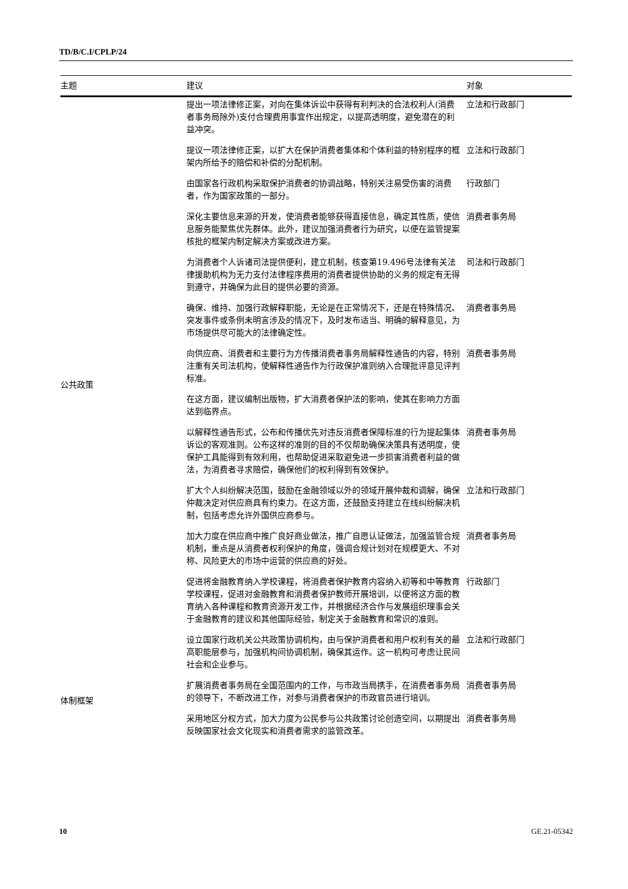TD/B/C.I/CPLP/24
| 主题 | 建议 | 对象 |
| --- | --- | --- |
| 公共政策 | 提出一项法律修正案，对向在集体诉讼中获得有利判决的合法权利人(消费者事务局除外)支付合理费用事宜作出规定，以提高透明度，避免潜在的利益冲突。 | 立法和行政部门 |
| | 提议一项法律修正案，以扩大在保护消费者集体和个体利益的特别程序的框架内所给予的赔偿和补偿的分配机制。 | 立法和行政部门 |
| | 由国家各行政机构采取保护消费者的协调战略，特别关注易受伤害的消费者，作为国家政策的一部分。 | 行政部门 |
| | 深化主要信息来源的开发，使消费者能够获得直接信息，确定其性质，使信息服务能聚焦优先群体。此外，建议加强消费者行为研究，以便在监管提案核批的框架内制定解决方案或改进方案。 | 消费者事务局 |
| | 为消费者个人诉诸司法提供便利，建立机制，核查第19.496号法律有关法律援助机构为无力支付法律程序费用的消费者提供协助的义务的规定有无得到遵守，并确保为此目的提供必要的资源。 | 司法和行政部门 |
| | 确保、维持、加强行政解释职能，无论是在正常情况下，还是在特殊情况、突发事件或条例未明言涉及的情况下，及时发布适当、明确的解释意见，为市场提供尽可能大的法律确定性。 | 消费者事务局 |
| | 向供应商、消费者和主要行为方传播消费者事务局解释性通告的内容，特别注重有关司法机构，使解释性通告作为行政保护准则纳入合理批评意见评判标准。 | 消费者事务局 |
| | 在这方面，建议编制出版物，扩大消费者保护法的影响，使其在影响力方面达到临界点。 | |
| | 以解释性通告形式，公布和传播优先对违反消费者保障标准的行为提起集体诉讼的客观准则。公布这样的准则的目的不仅帮助确保决策具有透明度，使保护工具能得到有效利用，也帮助促进采取避免进一步损害消费者利益的做法，为消费者寻求赔偿，确保他们的权利得到有效保护。 | 消费者事务局 |
| | 扩大个人纠纷解决范围，鼓励在金融领域以外的领域开展仲裁和调解，确保仲裁决定对供应商具有约束力。在这方面，还鼓励支持建立在线纠纷解决机制，包括考虑允许外国供应商参与。 | 立法和行政部门 |
| | 加大力度在供应商中推广良好商业做法，推广自愿认证做法，加强监管合规机制，重点是从消费者权利保护的角度，强调合规计划对在规模更大、不对称、风险更大的市场中运营的供应商的好处。 | 消费者事务局 |
| | 促进将金融教育纳入学校课程，将消费者保护教育内容纳入初等和中等教育学校课程，促进对金融教育和消费者保护教师开展培训，以便将这方面的教育纳入各种课程和教育资源开发工作，并根据经济合作与发展组织理事会关于金融教育的建议和其他国际经验，制定关于金融教育和常识的准则。 | 行政部门 |
| | 设立国家行政机关公共政策协调机构，由与保护消费者和用户权利有关的最高职能层参与，加强机构间协调机制，确保其运作。这一机构可考虑让民间社会和企业参与。 | 立法和行政部门 |
| 体制框架 | 扩展消费者事务局在全国范围内的工作，与市政当局携手，在消费者事务局的领导下，不断改进工作，对参与消费者保护的市政官员进行培训。 | 消费者事务局 |
| | 采用地区分权方式，加大力度为公民参与公共政策讨论创造空间，以期提出反映国家社会文化现实和消费者需求的监管改革。 | 消费者事务局 |
10 GE.21-05342